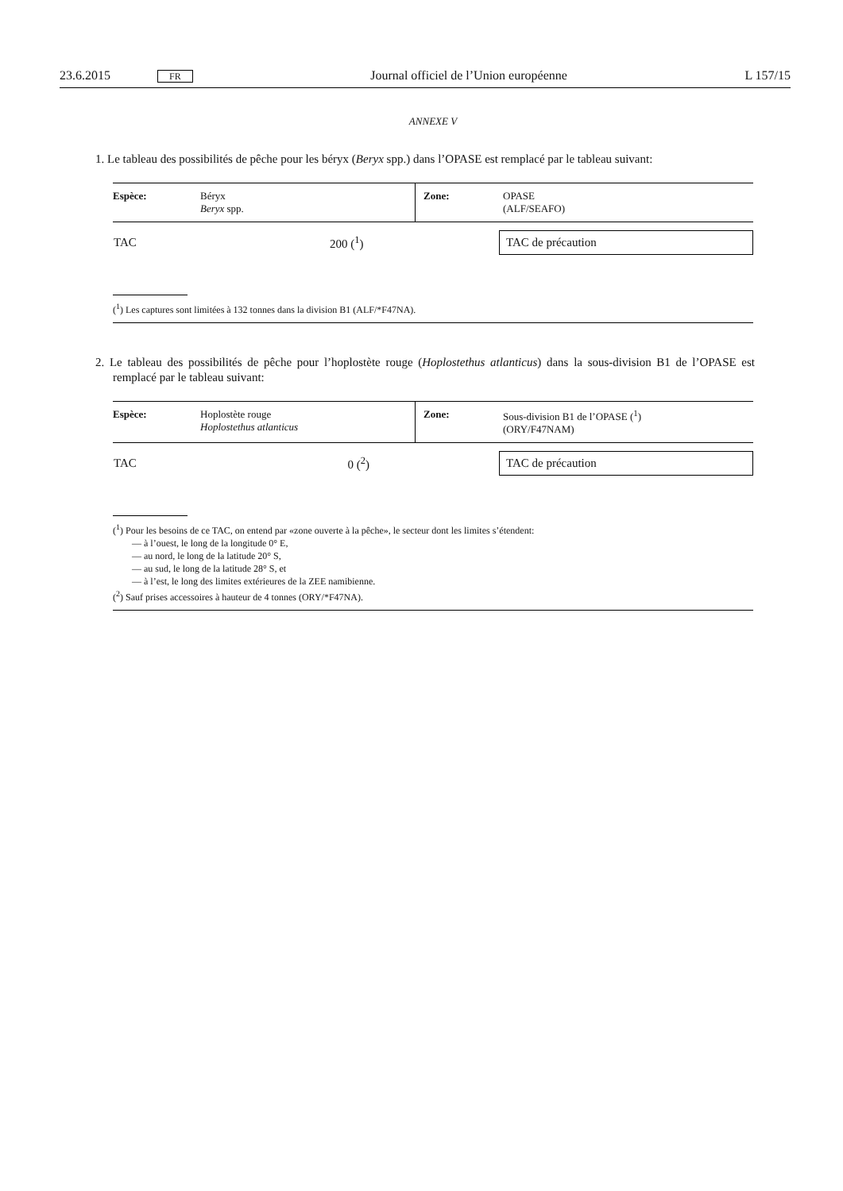23.6.2015 FR Journal officiel de l’Union européenne L 157/15
ANNEXE V
1. Le tableau des possibilités de pêche pour les béryx (Beryx spp.) dans l’OPASE est remplacé par le tableau suivant:
| Espèce: | Béryx Beryx spp. | Zone: | OPASE (ALF/SEAFO) |
| TAC | 200 (<sup>1</sup>) | | TAC de précaution |
(<sup>1</sup>) Les captures sont limitées à 132 tonnes dans la division B1 (ALF/*F47NA).
2. Le tableau des possibilités de pêche pour l’hoplostète rouge (Hoplostethus atlanticus) dans la sous-division B1 de l’OPASE est remplacé par le tableau suivant:
| Espèce: | Hoplostète rouge Hoplostethus atlanticus | Zone: | Sous-division B1 de l’OPASE (<sup>1</sup>) (ORY/F47NAM) |
| TAC | 0 (<sup>2</sup>) | | TAC de précaution |
(<sup>1</sup>) Pour les besoins de ce TAC, on entend par «zone ouverte à la pêche», le secteur dont les limites s’étendent:
— à l’ouest, le long de la longitude 0° E,
— au nord, le long de la latitude 20° S,
— au sud, le long de la latitude 28° S, et
— à l’est, le long des limites extérieures de la ZEE namibienne.
(<sup>2</sup>) Sauf prises accessoires à hauteur de 4 tonnes (ORY/*F47NA).